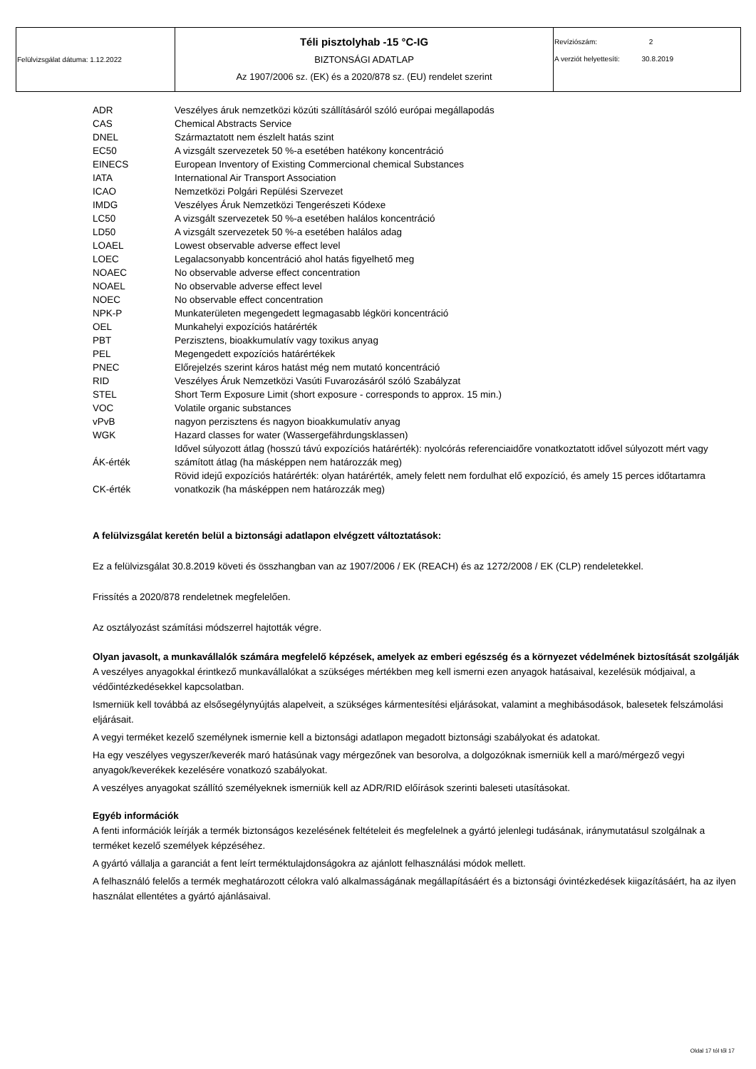| Felülvizsgálat dátuma: 1.12.2022 | Téli pisztolyhab -15 °C-IG BIZTONSÁGI ADATLAP Az 1907/2006 sz. (EK) és a 2020/878 sz. (EU) rendelet szerint | Revíziószám: 2 A verziót helyettesíti: 30.8.2019 |
| ADR | Veszélyes áruk nemzetközi közúti szállításáról szóló európai megállapodás |
| CAS | Chemical Abstracts Service |
| DNEL | Származtatott nem észlelt hatás szint |
| EC50 | A vizsgált szervezetek 50 %-a esetében hatékony koncentráció |
| EINECS | European Inventory of Existing Commercional chemical Substances |
| IATA | International Air Transport Association |
| ICAO | Nemzetközi Polgári Repülési Szervezet |
| IMDG | Veszélyes Áruk Nemzetközi Tengerészeti Kódexe |
| LC50 | A vizsgált szervezetek 50 %-a esetében halálos koncentráció |
| LD50 | A vizsgált szervezetek 50 %-a esetében halálos adag |
| LOAEL | Lowest observable adverse effect level |
| LOEC | Legalacsonyabb koncentráció ahol hatás figyelhető meg |
| NOAEC | No observable adverse effect concentration |
| NOAEL | No observable adverse effect level |
| NOEC | No observable effect concentration |
| NPK-P | Munkaterületen megengedett legmagasabb légköri koncentráció |
| OEL | Munkahelyi expozíciós határérték |
| PBT | Perzisztens, bioakkumulatív vagy toxikus anyag |
| PEL | Megengedett expozíciós határértékek |
| PNEC | Előrejelzés szerint káros hatást még nem mutató koncentráció |
| RID | Veszélyes Áruk Nemzetközi Vasúti Fuvarozásáról szóló Szabályzat |
| STEL | Short Term Exposure Limit (short exposure - corresponds to approx. 15 min.) |
| VOC | Volatile organic substances |
| vPvB | nagyon perzisztens és nagyon bioakkumulatív anyag |
| WGK | Hazard classes for water (Wassergefährdungsklassen) |
| ÁK-érték | Idővel súlyozott átlag (hosszú távú expozíciós határérték): nyolcórás referenciaidőre vonatkoztatott idővel súlyozott mért vagy számított átlag (ha másképpen nem határozzák meg) |
| CK-érték | Rövid idejű expozíciós határérték: olyan határérték, amely felett nem fordulhat elő expozíció, és amely 15 perces időtartamra vonatkozik (ha másképpen nem határozzák meg) |
A felülvizsgálat keretén belül a biztonsági adatlapon elvégzett változtatások:
Ez a felülvizsgálat 30.8.2019 követi és összhangban van az 1907/2006 / EK (REACH) és az 1272/2008 / EK (CLP) rendeletekkel.
Frissítés a 2020/878 rendeletnek megfelelően.
Az osztályozást számítási módszerrel hajtották végre.
Olyan javasolt, a munkavállalók számára megfelelő képzések, amelyek az emberi egészség és a környezet védelmének biztosítását szolgálják
A veszélyes anyagokkal érintkező munkavállalókat a szükséges mértékben meg kell ismerni ezen anyagok hatásaival, kezelésük módjaival, a védőintézkedésekkel kapcsolatban.
Ismerniük kell továbbá az elsősegélynyújtás alapelveit, a szükséges kármentesítési eljárásokat, valamint a meghibásodások, balesetek felszámolási eljárásait.
A vegyi terméket kezelő személynek ismernie kell a biztonsági adatlapon megadott biztonsági szabályokat és adatokat.
Ha egy veszélyes vegyszer/keverék maró hatásúnak vagy mérgezőnek van besorolva, a dolgozóknak ismerniük kell a maró/mérgező vegyi anyagok/keverékek kezelésére vonatkozó szabályokat.
A veszélyes anyagokat szállító személyeknek ismerniük kell az ADR/RID előírások szerinti baleseti utasításokat.
Egyéb információk
A fenti információk leírják a termék biztonságos kezelésének feltételeit és megfelelnek a gyártó jelenlegi tudásának, iránymutatásul szolgálnak a terméket kezelő személyek képzéséhez.
A gyártó vállalja a garanciát a fent leírt terméktulajdonságokra az ajánlott felhasználási módok mellett.
A felhasználó felelős a termék meghatározott célokra való alkalmasságának megállapításáért és a biztonsági óvintézkedések kiigazításáért, ha az ilyen használat ellentétes a gyártó ajánlásaival.
Oldal 17 tól től 17